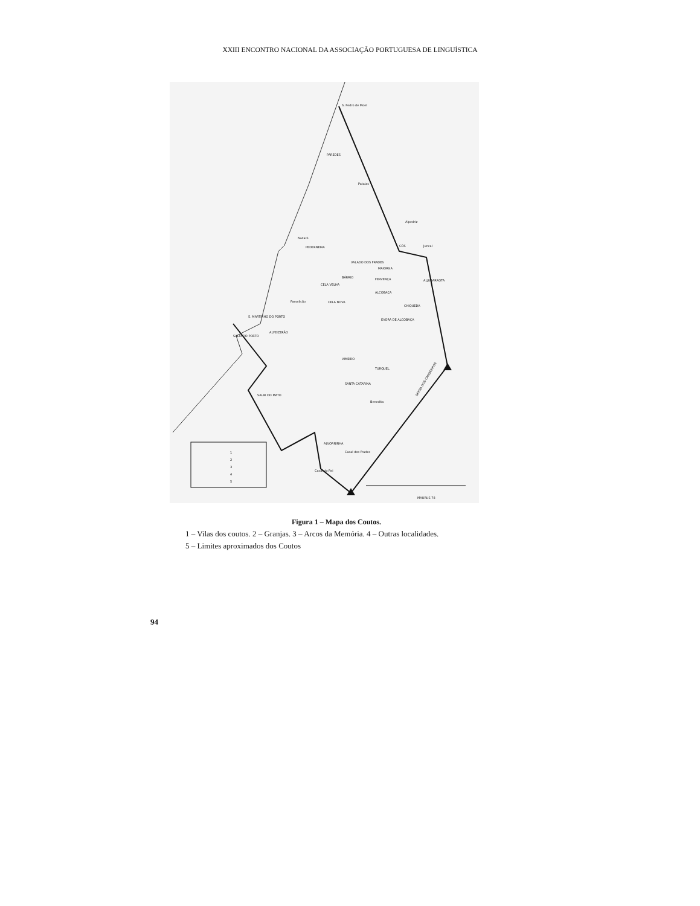XXIII ENCONTRO NACIONAL DA ASSOCIAÇÃO PORTUGUESA DE LINGUÍSTICA
S. Pedro de Moel
PAREDES
Pataias
Alpedriz
Nazaré
PEDERNEIRA
CÓS
Juncal
VALADO DOS FRADES
MAIORGA
ALJUBARROTA
BÁRRIO
FERVENÇA
CELA VELHA
ALCOBAÇA
Famalicão
CELA NOVA
CHIQUEDA
S. MARTINHO DO PORTO
ÉVORA DE ALCOBAÇA
ALFEIZERÃO
SALIR DO PORTO
VIMEIRO
TURQUEL
SANTA CATARINA
Benedita
SALIR DO MATO
ALVORNINHA
Casal dos Frades
Casal do Rei
SERRA DOS CANDEEIROS
MAURUS 78
1
2
3
4
5
Figura 1 – Mapa dos Coutos.
1 – Vilas dos coutos. 2 – Granjas. 3 – Arcos da Memória. 4 – Outras localidades.
5 – Limites aproximados dos Coutos
94